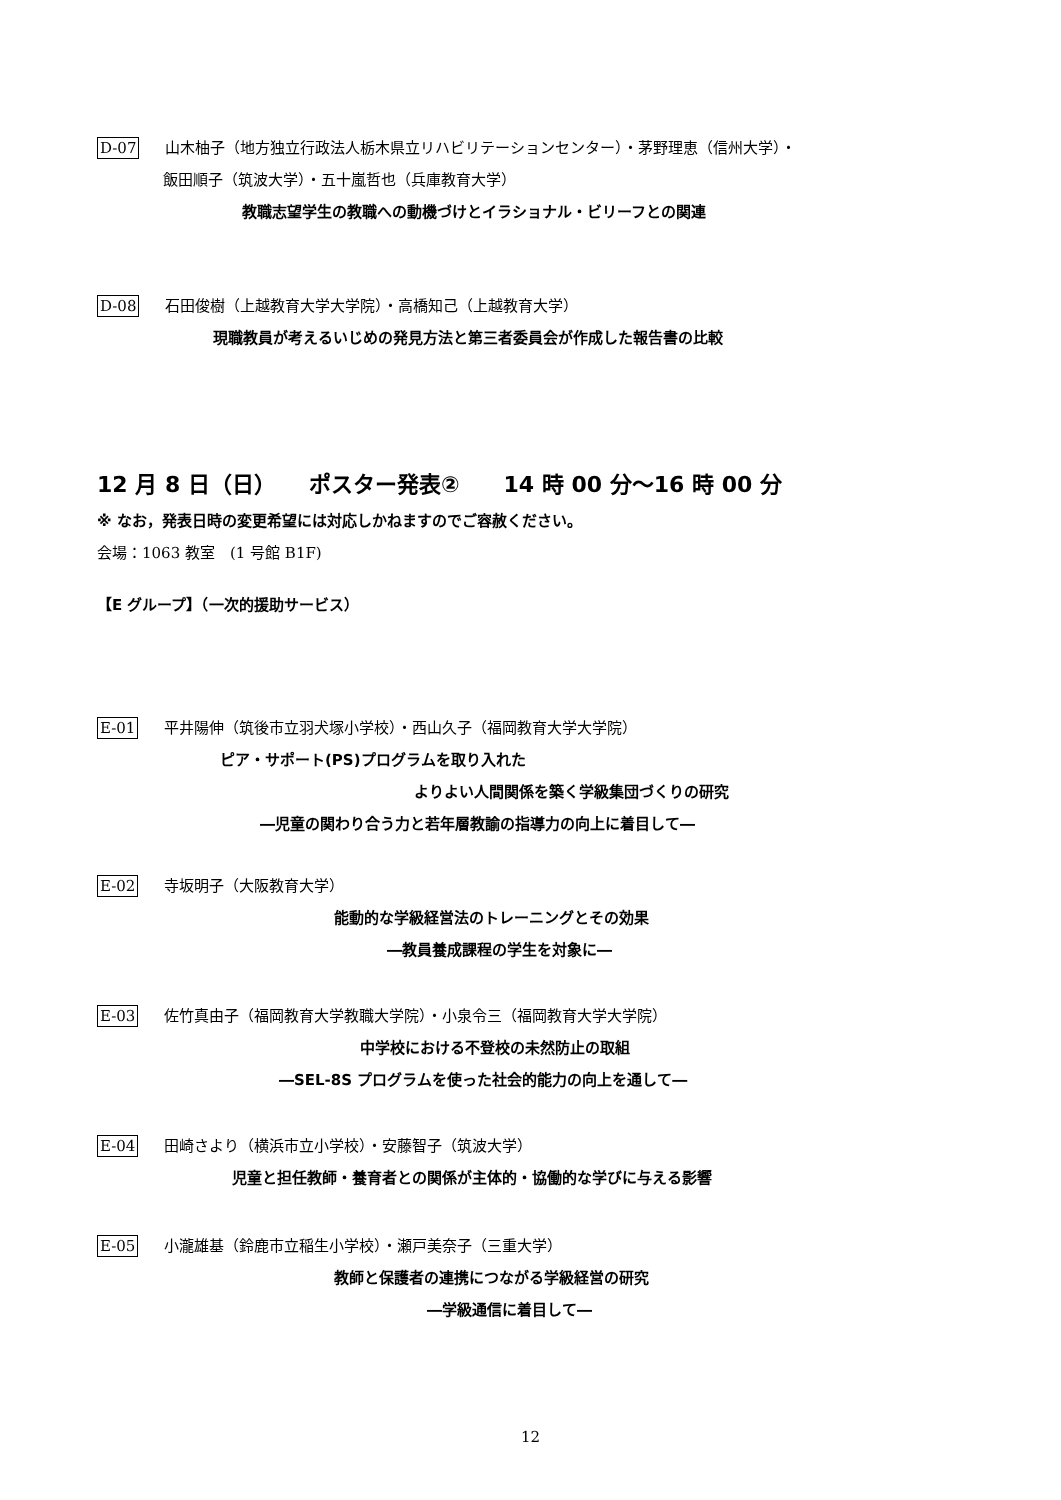D-07 山木柚子（地方独立行政法人栃木県立リハビリテーションセンター）・茅野理恵（信州大学）・
飯田順子（筑波大学）・五十嵐哲也（兵庫教育大学）
教職志望学生の教職への動機づけとイラショナル・ビリーフとの関連
D-08 石田俊樹（上越教育大学大学院）・高橋知己（上越教育大学）
現職教員が考えるいじめの発見方法と第三者委員会が作成した報告書の比較
12 月 8 日（日）　　ポスター発表②　　14 時 00 分～16 時 00 分
※ なお，発表日時の変更希望には対応しかねますのでご容赦ください。
会場：1063 教室　(1 号館 B1F)
【E グループ】（一次的援助サービス）
E-01 平井陽伸（筑後市立羽犬塚小学校）・西山久子（福岡教育大学大学院）
ピア・サポート(PS)プログラムを取り入れた
よりよい人間関係を築く学級集団づくりの研究
―児童の関わり合う力と若年層教諭の指導力の向上に着目して―
E-02 寺坂明子（大阪教育大学）
能動的な学級経営法のトレーニングとその効果
―教員養成課程の学生を対象に―
E-03 佐竹真由子（福岡教育大学教職大学院）・小泉令三（福岡教育大学大学院）
中学校における不登校の未然防止の取組
―SEL-8S プログラムを使った社会的能力の向上を通して―
E-04 田崎さより（横浜市立小学校）・安藤智子（筑波大学）
児童と担任教師・養育者との関係が主体的・協働的な学びに与える影響
E-05 小瀧雄基（鈴鹿市立稲生小学校）・瀬戸美奈子（三重大学）
教師と保護者の連携につながる学級経営の研究
―学級通信に着目して―
12